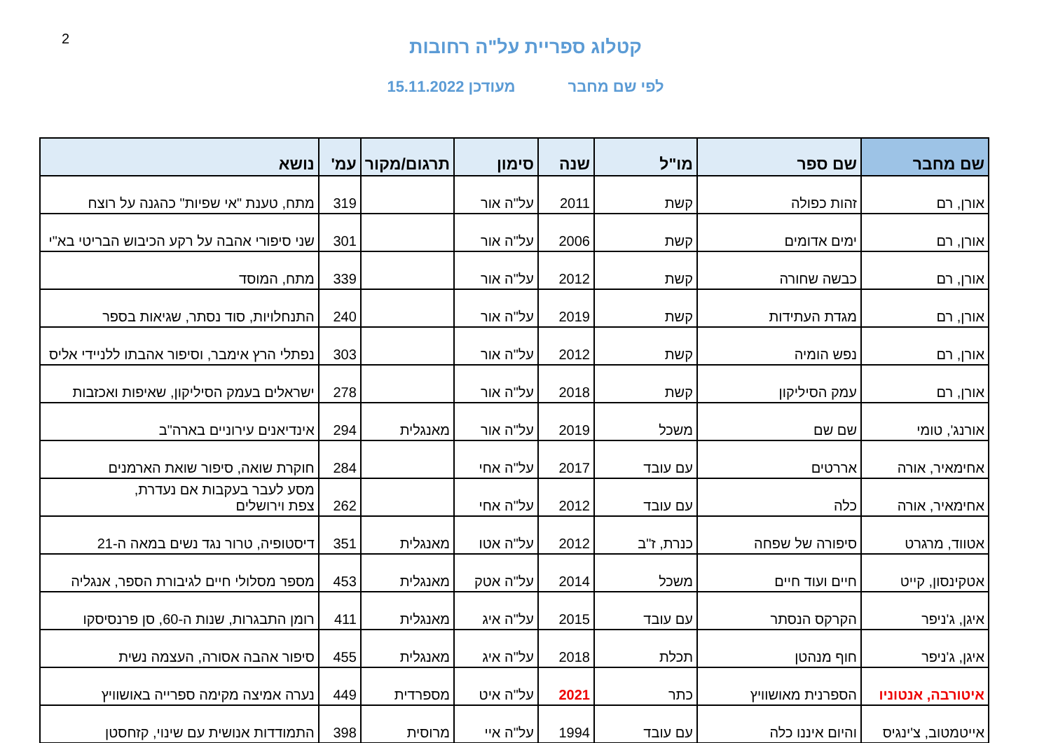2
קטלוג ספריית על"ה רחובות
לפי שם מחבר מעודכן 15.11.2022
| שם מחבר | שם ספר | מו"ל | שנה | סימון | תרגום/מקור | עמ' | נושא |
| --- | --- | --- | --- | --- | --- | --- | --- |
| אורן, רם | זהות כפולה | קשת | 2011 | על"ה אור | | 319 | מתח, טענת "אי שפיות" כהגנה על רוצח |
| אורן, רם | ימים אדומים | קשת | 2006 | על"ה אור | | 301 | שני סיפורי אהבה על רקע הכיבוש הבריטי בא"י |
| אורן, רם | כבשה שחורה | קשת | 2012 | על"ה אור | | 339 | מתח, המוסד |
| אורן, רם | מגדת העתידות | קשת | 2019 | על"ה אור | | 240 | התנחלויות, סוד נסתר, שגיאות בספר |
| אורן, רם | נפש הומיה | קשת | 2012 | על"ה אור | | 303 | נפתלי הרץ אימבר, וסיפור אהבתו ללניידי אליס |
| אורן, רם | עמק הסיליקון | קשת | 2018 | על"ה אור | | 278 | ישראלים בעמק הסיליקון, שאיפות ואכזבות |
| אורנג', טומי | שם שם | משכל | 2019 | על"ה אור | מאנגלית | 294 | אינדיאנים עירוניים בארה"ב |
| אחימאיר, אורה | אררטים | עם עובד | 2017 | על"ה אחי | | 284 | חוקרת שואה, סיפור שואת הארמנים |
| אחימאיר, אורה | כלה | עם עובד | 2012 | על"ה אחי | | 262 | מסע לעבר בעקבות אם נעדרת, צפת וירושלים |
| אטווד, מרגרט | סיפורה של שפחה | כנרת, ז"ב | 2012 | על"ה אטו | מאנגלית | 351 | דיסטופיה, טרור נגד נשים במאה ה-21 |
| אטקינסון, קייט | חיים ועוד חיים | משכל | 2014 | על"ה אטק | מאנגלית | 453 | מספר מסלולי חיים לגיבורת הספר, אנגליה |
| איגן, ג'ניפר | הקרקס הנסתר | עם עובד | 2015 | על"ה איג | מאנגלית | 411 | רומן התבגרות, שנות ה-60, סן פרנסיסקו |
| איגן, ג'ניפר | חוף מנהטן | תכלת | 2018 | על"ה איג | מאנגלית | 455 | סיפור אהבה אסורה, העצמה נשית |
| איטורבה, אנטוניו | הספרנית מאושוויץ | כתר | 2021 | על"ה איט | מספרדית | 449 | נערה אמיצה מקימה ספרייה באושוויץ |
| אייטמטוב, צ'ינגיס | והיום איננו כלה | עם עובד | 1994 | על"ה איי | מרוסית | 398 | התמודדות אנושית עם שינוי, קזחסטן |